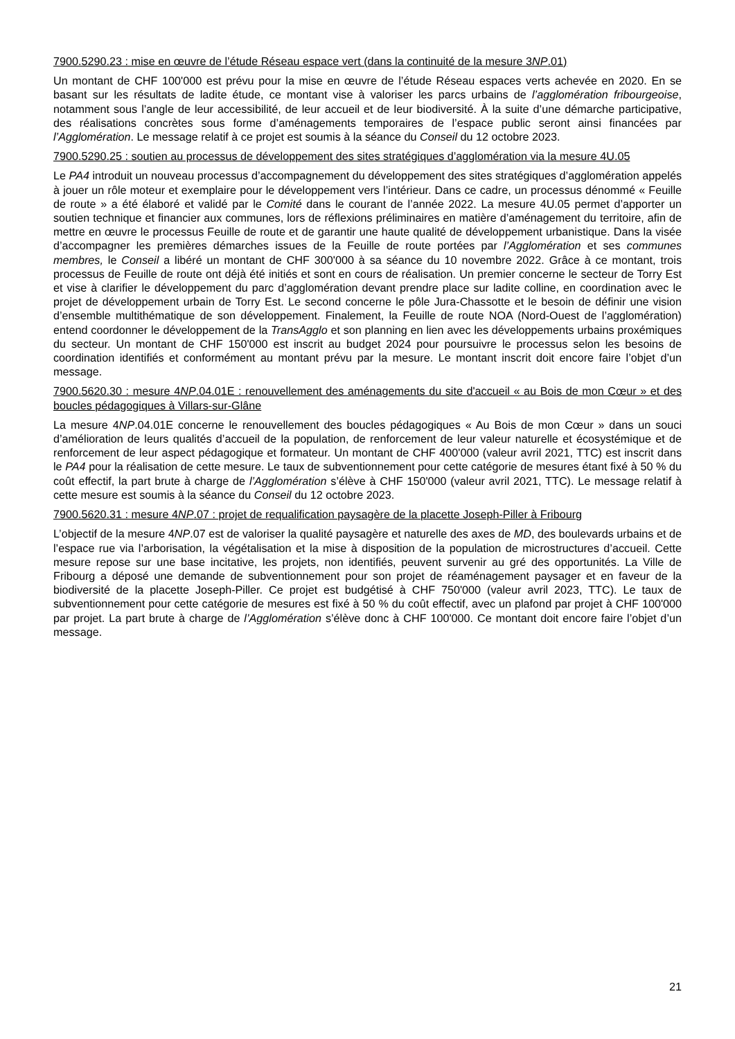7900.5290.23 : mise en œuvre de l’étude Réseau espace vert (dans la continuité de la mesure 3NP.01)
Un montant de CHF 100'000 est prévu pour la mise en œuvre de l’étude Réseau espaces verts achevée en 2020. En se basant sur les résultats de ladite étude, ce montant vise à valoriser les parcs urbains de l’agglomération fribourgeoise, notamment sous l’angle de leur accessibilité, de leur accueil et de leur biodiversité. À la suite d’une démarche participative, des réalisations concrètes sous forme d’aménagements temporaires de l’espace public seront ainsi financées par l’Agglomération. Le message relatif à ce projet est soumis à la séance du Conseil du 12 octobre 2023.
7900.5290.25 : soutien au processus de développement des sites stratégiques d’agglomération via la mesure 4U.05
Le PA4 introduit un nouveau processus d’accompagnement du développement des sites stratégiques d’agglomération appelés à jouer un rôle moteur et exemplaire pour le développement vers l’intérieur. Dans ce cadre, un processus dénommé « Feuille de route » a été élaboré et validé par le Comité dans le courant de l’année 2022. La mesure 4U.05 permet d’apporter un soutien technique et financier aux communes, lors de réflexions préliminaires en matière d’aménagement du territoire, afin de mettre en œuvre le processus Feuille de route et de garantir une haute qualité de développement urbanistique. Dans la visée d’accompagner les premières démarches issues de la Feuille de route portées par l’Agglomération et ses communes membres, le Conseil a libéré un montant de CHF 300'000 à sa séance du 10 novembre 2022. Grâce à ce montant, trois processus de Feuille de route ont déjà été initiés et sont en cours de réalisation. Un premier concerne le secteur de Torry Est et vise à clarifier le développement du parc d’agglomération devant prendre place sur ladite colline, en coordination avec le projet de développement urbain de Torry Est. Le second concerne le pôle Jura-Chassotte et le besoin de définir une vision d’ensemble multithématique de son développement. Finalement, la Feuille de route NOA (Nord-Ouest de l’agglomération) entend coordonner le développement de la TransAgglo et son planning en lien avec les développements urbains proxémiques du secteur. Un montant de CHF 150'000 est inscrit au budget 2024 pour poursuivre le processus selon les besoins de coordination identifiés et conformément au montant prévu par la mesure. Le montant inscrit doit encore faire l’objet d’un message.
7900.5620.30 : mesure 4NP.04.01E : renouvellement des aménagements du site d'accueil « au Bois de mon Cœur » et des boucles pédagogiques à Villars-sur-Glâne
La mesure 4NP.04.01E concerne le renouvellement des boucles pédagogiques « Au Bois de mon Cœur » dans un souci d’amélioration de leurs qualités d’accueil de la population, de renforcement de leur valeur naturelle et écosystémique et de renforcement de leur aspect pédagogique et formateur. Un montant de CHF 400'000 (valeur avril 2021, TTC) est inscrit dans le PA4 pour la réalisation de cette mesure. Le taux de subventionnement pour cette catégorie de mesures étant fixé à 50 % du coût effectif, la part brute à charge de l’Agglomération s’élève à CHF 150'000 (valeur avril 2021, TTC). Le message relatif à cette mesure est soumis à la séance du Conseil du 12 octobre 2023.
7900.5620.31 : mesure 4NP.07 : projet de requalification paysagère de la placette Joseph-Piller à Fribourg
L’objectif de la mesure 4NP.07 est de valoriser la qualité paysagère et naturelle des axes de MD, des boulevards urbains et de l’espace rue via l’arborisation, la végétalisation et la mise à disposition de la population de microstructures d’accueil. Cette mesure repose sur une base incitative, les projets, non identifiés, peuvent survenir au gré des opportunités. La Ville de Fribourg a déposé une demande de subventionnement pour son projet de réaménagement paysager et en faveur de la biodiversité de la placette Joseph-Piller. Ce projet est budgétisé à CHF 750'000 (valeur avril 2023, TTC). Le taux de subventionnement pour cette catégorie de mesures est fixé à 50 % du coût effectif, avec un plafond par projet à CHF 100'000 par projet. La part brute à charge de l’Agglomération s’élève donc à CHF 100'000. Ce montant doit encore faire l’objet d’un message.
21